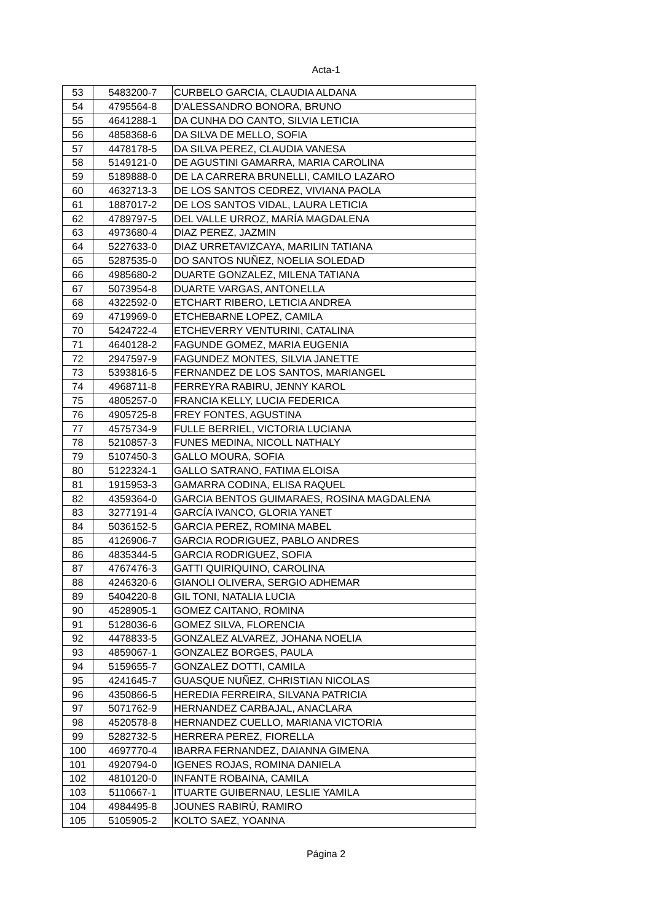Acta-1
| 53 | 5483200-7 | CURBELO GARCIA, CLAUDIA ALDANA |
| 54 | 4795564-8 | D'ALESSANDRO BONORA, BRUNO |
| 55 | 4641288-1 | DA CUNHA DO CANTO, SILVIA LETICIA |
| 56 | 4858368-6 | DA SILVA DE MELLO, SOFIA |
| 57 | 4478178-5 | DA SILVA PEREZ, CLAUDIA VANESA |
| 58 | 5149121-0 | DE AGUSTINI GAMARRA, MARIA CAROLINA |
| 59 | 5189888-0 | DE LA CARRERA BRUNELLI, CAMILO LAZARO |
| 60 | 4632713-3 | DE LOS SANTOS CEDREZ, VIVIANA PAOLA |
| 61 | 1887017-2 | DE LOS SANTOS VIDAL, LAURA LETICIA |
| 62 | 4789797-5 | DEL VALLE URROZ, MARÍA MAGDALENA |
| 63 | 4973680-4 | DIAZ PEREZ, JAZMIN |
| 64 | 5227633-0 | DIAZ URRETAVIZCAYA, MARILIN TATIANA |
| 65 | 5287535-0 | DO SANTOS NUÑEZ, NOELIA SOLEDAD |
| 66 | 4985680-2 | DUARTE GONZALEZ, MILENA TATIANA |
| 67 | 5073954-8 | DUARTE VARGAS, ANTONELLA |
| 68 | 4322592-0 | ETCHART RIBERO, LETICIA ANDREA |
| 69 | 4719969-0 | ETCHEBARNE LOPEZ, CAMILA |
| 70 | 5424722-4 | ETCHEVERRY VENTURINI, CATALINA |
| 71 | 4640128-2 | FAGUNDE GOMEZ, MARIA EUGENIA |
| 72 | 2947597-9 | FAGUNDEZ MONTES, SILVIA JANETTE |
| 73 | 5393816-5 | FERNANDEZ DE LOS SANTOS, MARIANGEL |
| 74 | 4968711-8 | FERREYRA RABIRU, JENNY KAROL |
| 75 | 4805257-0 | FRANCIA KELLY, LUCIA FEDERICA |
| 76 | 4905725-8 | FREY FONTES, AGUSTINA |
| 77 | 4575734-9 | FULLE BERRIEL, VICTORIA LUCIANA |
| 78 | 5210857-3 | FUNES MEDINA, NICOLL NATHALY |
| 79 | 5107450-3 | GALLO MOURA, SOFIA |
| 80 | 5122324-1 | GALLO SATRANO, FATIMA ELOISA |
| 81 | 1915953-3 | GAMARRA CODINA, ELISA RAQUEL |
| 82 | 4359364-0 | GARCIA BENTOS GUIMARAES, ROSINA MAGDALENA |
| 83 | 3277191-4 | GARCÍA IVANCO, GLORIA YANET |
| 84 | 5036152-5 | GARCIA PEREZ, ROMINA MABEL |
| 85 | 4126906-7 | GARCIA RODRIGUEZ, PABLO ANDRES |
| 86 | 4835344-5 | GARCIA RODRIGUEZ, SOFIA |
| 87 | 4767476-3 | GATTI QUIRIQUINO, CAROLINA |
| 88 | 4246320-6 | GIANOLI OLIVERA, SERGIO ADHEMAR |
| 89 | 5404220-8 | GIL TONI, NATALIA LUCIA |
| 90 | 4528905-1 | GOMEZ CAITANO, ROMINA |
| 91 | 5128036-6 | GOMEZ SILVA, FLORENCIA |
| 92 | 4478833-5 | GONZALEZ ALVAREZ, JOHANA NOELIA |
| 93 | 4859067-1 | GONZALEZ BORGES, PAULA |
| 94 | 5159655-7 | GONZALEZ DOTTI, CAMILA |
| 95 | 4241645-7 | GUASQUE NUÑEZ, CHRISTIAN NICOLAS |
| 96 | 4350866-5 | HEREDIA FERREIRA, SILVANA PATRICIA |
| 97 | 5071762-9 | HERNANDEZ CARBAJAL, ANACLARA |
| 98 | 4520578-8 | HERNANDEZ CUELLO, MARIANA VICTORIA |
| 99 | 5282732-5 | HERRERA PEREZ, FIORELLA |
| 100 | 4697770-4 | IBARRA FERNANDEZ, DAIANNA GIMENA |
| 101 | 4920794-0 | IGENES ROJAS, ROMINA DANIELA |
| 102 | 4810120-0 | INFANTE ROBAINA, CAMILA |
| 103 | 5110667-1 | ITUARTE GUIBERNAU, LESLIE YAMILA |
| 104 | 4984495-8 | JOUNES RABIRÚ, RAMIRO |
| 105 | 5105905-2 | KOLTO SAEZ, YOANNA |
Página 2